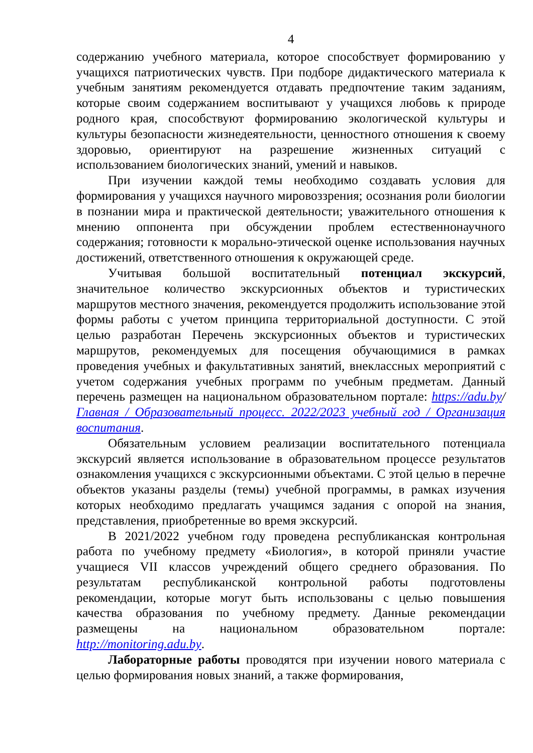4
содержанию учебного материала, которое способствует формированию у учащихся патриотических чувств. При подборе дидактического материала к учебным занятиям рекомендуется отдавать предпочтение таким заданиям, которые своим содержанием воспитывают у учащихся любовь к природе родного края, способствуют формированию экологической культуры и культуры безопасности жизнедеятельности, ценностного отношения к своему здоровью, ориентируют на разрешение жизненных ситуаций с использованием биологических знаний, умений и навыков.
При изучении каждой темы необходимо создавать условия для формирования у учащихся научного мировоззрения; осознания роли биологии в познании мира и практической деятельности; уважительного отношения к мнению оппонента при обсуждении проблем естественнонаучного содержания; готовности к морально-этической оценке использования научных достижений, ответственного отношения к окружающей среде.
Учитывая большой воспитательный потенциал экскурсий, значительное количество экскурсионных объектов и туристических маршрутов местного значения, рекомендуется продолжить использование этой формы работы с учетом принципа территориальной доступности. С этой целью разработан Перечень экскурсионных объектов и туристических маршрутов, рекомендуемых для посещения обучающимися в рамках проведения учебных и факультативных занятий, внеклассных мероприятий с учетом содержания учебных программ по учебным предметам. Данный перечень размещен на национальном образовательном портале: https://adu.by/ Главная / Образовательный процесс. 2022/2023 учебный год / Организация воспитания.
Обязательным условием реализации воспитательного потенциала экскурсий является использование в образовательном процессе результатов ознакомления учащихся с экскурсионными объектами. С этой целью в перечне объектов указаны разделы (темы) учебной программы, в рамках изучения которых необходимо предлагать учащимся задания с опорой на знания, представления, приобретенные во время экскурсий.
В 2021/2022 учебном году проведена республиканская контрольная работа по учебному предмету «Биология», в которой приняли участие учащиеся VII классов учреждений общего среднего образования. По результатам республиканской контрольной работы подготовлены рекомендации, которые могут быть использованы с целью повышения качества образования по учебному предмету. Данные рекомендации размещены на национальном образовательном портале: http://monitoring.adu.by.
Лабораторные работы проводятся при изучении нового материала с целью формирования новых знаний, а также формирования,